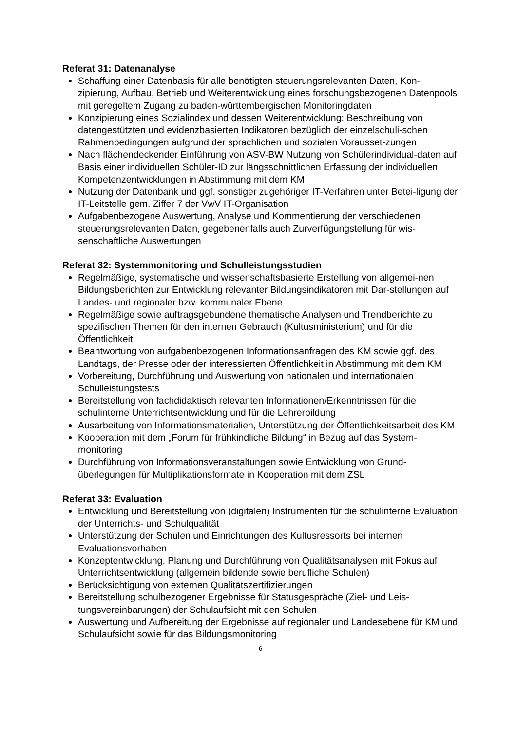Referat 31: Datenanalyse
Schaffung einer Datenbasis für alle benötigten steuerungsrelevanten Daten, Kon-zipierung, Aufbau, Betrieb und Weiterentwicklung eines forschungsbezogenen Datenpools mit geregeltem Zugang zu baden-württembergischen Monitoringdaten
Konzipierung eines Sozialindex und dessen Weiterentwicklung: Beschreibung von datengestützten und evidenzbasierten Indikatoren bezüglich der einzelschuli-schen Rahmenbedingungen aufgrund der sprachlichen und sozialen Vorausset-zungen
Nach flächendeckender Einführung von ASV-BW Nutzung von Schülerindividual-daten auf Basis einer individuellen Schüler-ID zur längsschnittlichen Erfassung der individuellen Kompetenzentwicklungen in Abstimmung mit dem KM
Nutzung der Datenbank und ggf. sonstiger zugehöriger IT-Verfahren unter Betei-ligung der IT-Leitstelle gem. Ziffer 7 der VwV IT-Organisation
Aufgabenbezogene Auswertung, Analyse und Kommentierung der verschiedenen steuerungsrelevanten Daten, gegebenenfalls auch Zurverfügungstellung für wis-senschaftliche Auswertungen
Referat 32: Systemmonitoring und Schulleistungsstudien
Regelmäßige, systematische und wissenschaftsbasierte Erstellung von allgemei-nen Bildungsberichten zur Entwicklung relevanter Bildungsindikatoren mit Dar-stellungen auf Landes- und regionaler bzw. kommunaler Ebene
Regelmäßige sowie auftragsgebundene thematische Analysen und Trendberichte zu spezifischen Themen für den internen Gebrauch (Kultusministerium) und für die Öffentlichkeit
Beantwortung von aufgabenbezogenen Informationsanfragen des KM sowie ggf. des Landtags, der Presse oder der interessierten Öffentlichkeit in Abstimmung mit dem KM
Vorbereitung, Durchführung und Auswertung von nationalen und internationalen Schulleistungstests
Bereitstellung von fachdidaktisch relevanten Informationen/Erkenntnissen für die schulinterne Unterrichtsentwicklung und für die Lehrerbildung
Ausarbeitung von Informationsmaterialien, Unterstützung der Öffentlichkeitsarbeit des KM
Kooperation mit dem „Forum für frühkindliche Bildung“ in Bezug auf das System-monitoring
Durchführung von Informationsveranstaltungen sowie Entwicklung von Grund-überlegungen für Multiplikationsformate in Kooperation mit dem ZSL
Referat 33: Evaluation
Entwicklung und Bereitstellung von (digitalen) Instrumenten für die schulinterne Evaluation der Unterrichts- und Schulqualität
Unterstützung der Schulen und Einrichtungen des Kultusressorts bei internen Evaluationsvorhaben
Konzeptentwicklung, Planung und Durchführung von Qualitätsanalysen mit Fokus auf Unterrichtsentwicklung (allgemein bildende sowie berufliche Schulen)
Berücksichtigung von externen Qualitätszertifizierungen
Bereitstellung schulbezogener Ergebnisse für Statusgespräche (Ziel- und Leis-tungsvereinbarungen) der Schulaufsicht mit den Schulen
Auswertung und Aufbereitung der Ergebnisse auf regionaler und Landesebene für KM und Schulaufsicht sowie für das Bildungsmonitoring
6